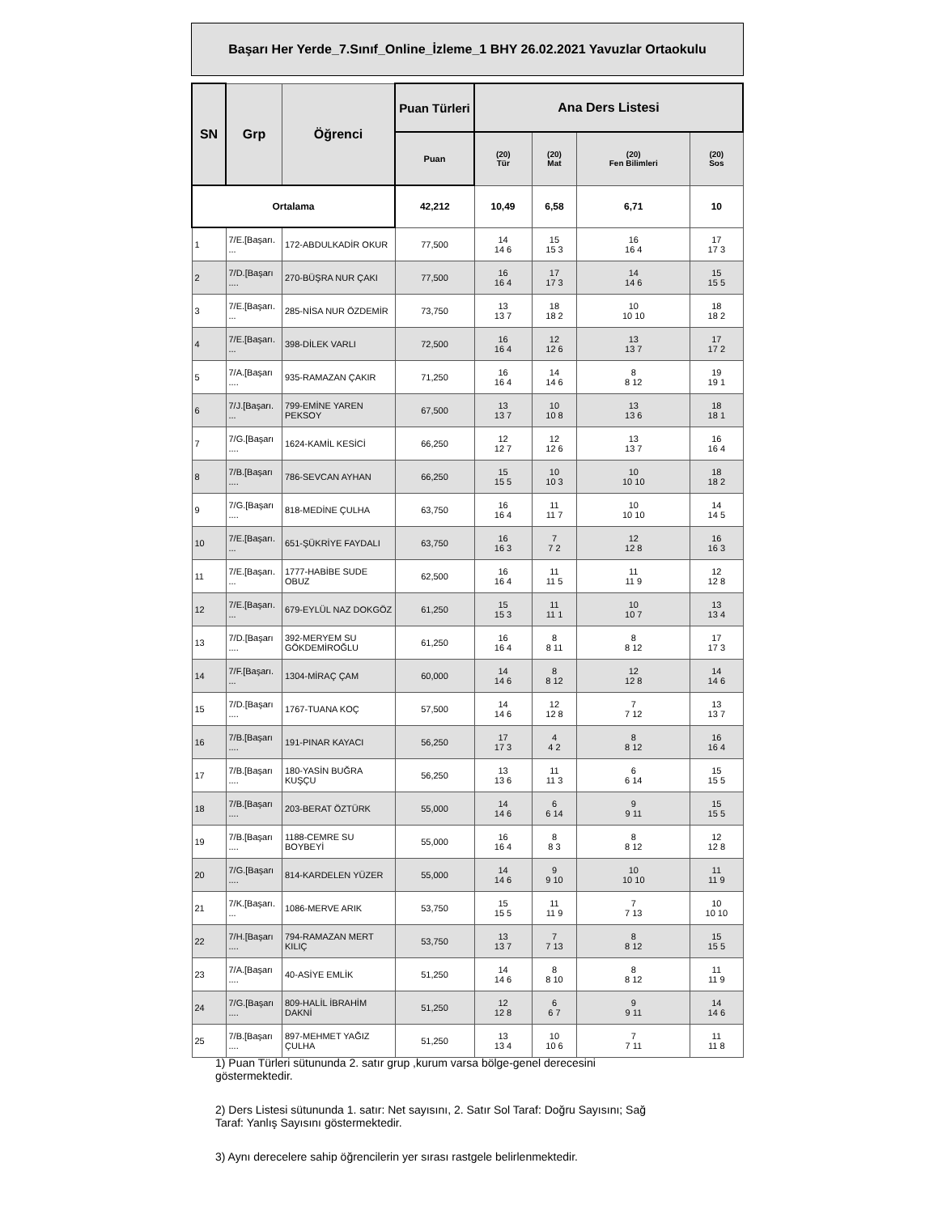Başarı Her Yerde_7.Sınıf_Online_İzleme_1 BHY 26.02.2021 Yavuzlar Ortaokulu
| SN | Grp | Öğrenci | Puan Türleri | Ana Ders Listesi | | | |
| --- | --- | --- | --- | --- | --- | --- | --- |
| | | | Puan | (20) Tür | (20) Mat | (20) Fen Bilimleri | (20) Sos |
| Ortalama | | | 42,212 | 10,49 | 6,58 | 6,71 | 10 |
| 1 | 7/E.[Başarı. ... | 172-ABDULKADİR OKUR | 77,500 | 14 14 6 | 15 15 3 | 16 16 4 | 17 17 3 |
| 2 | 7/D.[Başarı .... | 270-BÜŞRA NUR ÇAKI | 77,500 | 16 16 4 | 17 17 3 | 14 14 6 | 15 15 5 |
| 3 | 7/E.[Başarı. ... | 285-NİSA NUR ÖZDEMİR | 73,750 | 13 13 7 | 18 18 2 | 10 10 10 | 18 18 2 |
| 4 | 7/E.[Başarı. ... | 398-DİLEK VARLI | 72,500 | 16 16 4 | 12 12 6 | 13 13 7 | 17 17 2 |
| 5 | 7/A.[Başarı .... | 935-RAMAZAN ÇAKIR | 71,250 | 16 16 4 | 14 14 6 | 8 8 12 | 19 19 1 |
| 6 | 7/J.[Başarı. ... | 799-EMİNE YAREN PEKSOY | 67,500 | 13 13 7 | 10 10 8 | 13 13 6 | 18 18 1 |
| 7 | 7/G.[Başarı .... | 1624-KAMİL KESİCİ | 66,250 | 12 12 7 | 12 12 6 | 13 13 7 | 16 16 4 |
| 8 | 7/B.[Başarı .... | 786-SEVCAN AYHAN | 66,250 | 15 15 5 | 10 10 3 | 10 10 10 | 18 18 2 |
| 9 | 7/G.[Başarı .... | 818-MEDİNE ÇULHA | 63,750 | 16 16 4 | 11 11 7 | 10 10 10 | 14 14 5 |
| 10 | 7/E.[Başarı. ... | 651-ŞÜKRİYE FAYDALI | 63,750 | 16 16 3 | 7 7 2 | 12 12 8 | 16 16 3 |
| 11 | 7/E.[Başarı. ... | 1777-HABİBE SUDE OBUZ | 62,500 | 16 16 4 | 11 11 5 | 11 11 9 | 12 12 8 |
| 12 | 7/E.[Başarı. ... | 679-EYLÜL NAZ DOKGÖZ | 61,250 | 15 15 3 | 11 11 1 | 10 10 7 | 13 13 4 |
| 13 | 7/D.[Başarı .... | 392-MERYEM SU GÖKDEMİROĞLU | 61,250 | 16 16 4 | 8 8 11 | 8 8 12 | 17 17 3 |
| 14 | 7/F.[Başarı. ... | 1304-MİRAÇ ÇAM | 60,000 | 14 14 6 | 8 8 12 | 12 12 8 | 14 14 6 |
| 15 | 7/D.[Başarı .... | 1767-TUANA KOÇ | 57,500 | 14 14 6 | 12 12 8 | 7 7 12 | 13 13 7 |
| 16 | 7/B.[Başarı .... | 191-PINAR KAYACI | 56,250 | 17 17 3 | 4 4 2 | 8 8 12 | 16 16 4 |
| 17 | 7/B.[Başarı .... | 180-YASİN BUĞRA KUŞÇU | 56,250 | 13 13 6 | 11 11 3 | 6 6 14 | 15 15 5 |
| 18 | 7/B.[Başarı .... | 203-BERAT ÖZTÜRK | 55,000 | 14 14 6 | 6 6 14 | 9 9 11 | 15 15 5 |
| 19 | 7/B.[Başarı .... | 1188-CEMRE SU BOYBEYİ | 55,000 | 16 16 4 | 8 8 3 | 8 8 12 | 12 12 8 |
| 20 | 7/G.[Başarı .... | 814-KARDELEN YÜZER | 55,000 | 14 14 6 | 9 9 10 | 10 10 10 | 11 11 9 |
| 21 | 7/K.[Başarı. ... | 1086-MERVE ARIK | 53,750 | 15 15 5 | 11 11 9 | 7 7 13 | 10 10 10 |
| 22 | 7/H.[Başarı .... | 794-RAMAZAN MERT KILIÇ | 53,750 | 13 13 7 | 7 7 13 | 8 8 12 | 15 15 5 |
| 23 | 7/A.[Başarı .... | 40-ASİYE EMLİK | 51,250 | 14 14 6 | 8 8 10 | 8 8 12 | 11 11 9 |
| 24 | 7/G.[Başarı .... | 809-HALİL İBRAHİM DAKNİ | 51,250 | 12 12 8 | 6 6 7 | 9 9 11 | 14 14 6 |
| 25 | 7/B.[Başarı .... | 897-MEHMET YAĞIZ ÇULHA | 51,250 | 13 13 4 | 10 10 6 | 7 7 11 | 11 11 8 |
1) Puan Türleri sütununda 2. satır grup ,kurum varsa bölge-genel derecesini göstermektedir.
2) Ders Listesi sütununda 1. satır: Net sayısını, 2. Satır Sol Taraf: Doğru Sayısını; Sağ Taraf: Yanlış Sayısını göstermektedir.
3) Aynı derecelere sahip öğrencilerin yer sırası rastgele belirlenmektedir.